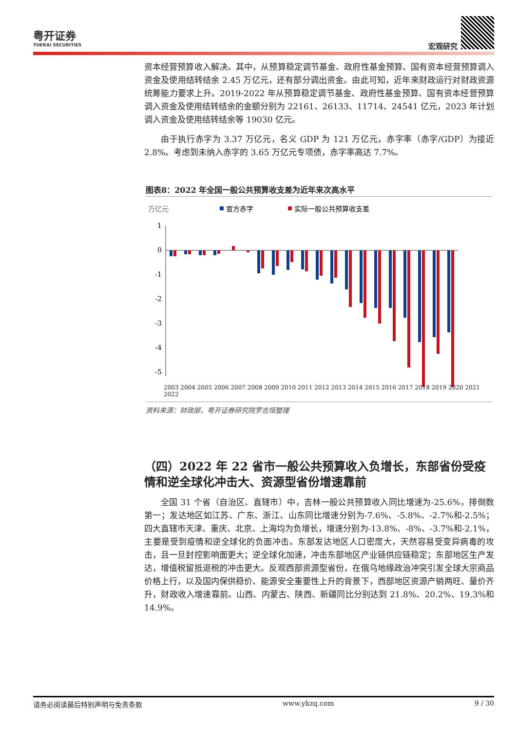粤开证券
YUEKAI SECURITIES
宏观研究
资本经营预算收入解决。其中，从预算稳定调节基金、政府性基金预算、国有资本经营预算调入资金及使用结转结余 2.45 万亿元，还有部分调出资金。由此可知，近年来财政运行对财政资源统筹能力要求上升。2019-2022 年从预算稳定调节基金、政府性基金预算、国有资本经营预算调入资金及使用结转结余的金额分别为 22161、26133、11714、24541 亿元，2023 年计划调入资金及使用结转结余等 19030 亿元。
由于执行赤字为 3.37 万亿元，名义 GDP 为 121 万亿元，赤字率（赤字/GDP）为接近 2.8%。考虑到未纳入赤字的 3.65 万亿元专项债，赤字率高达 7.7%。
图表8：2022 年全国一般公共预算收支差为近年来次高水平
万亿元
官方赤字
实际一般公共预算收支差
1
0
-1
-2
-3
-4
-5
2003 2004 2005 2006 2007 2008 2009 2010 2011 2012 2013 2014 2015 2016 2017 2018 2019 2020 2021 2022
资料来源：财政部，粤开证券研究院罗志恒整理
（四）2022 年 22 省市一般公共预算收入负增长，东部省份受疫情和逆全球化冲击大、资源型省份增速靠前
全国 31 个省（自治区、直辖市）中，吉林一般公共预算收入同比增速为-25.6%，排倒数第一；发达地区如江苏、广东、浙江、山东同比增速分别为-7.6%、-5.8%、-2.7%和-2.5%；四大直辖市天津、重庆、北京、上海均为负增长，增速分别为-13.8%、-8%、-3.7%和-2.1%，主要是受到疫情和逆全球化的负面冲击。东部发达地区人口密度大，天然容易受变异病毒的攻击，且一旦封控影响面更大；逆全球化加速，冲击东部地区产业链供应链稳定；东部地区生产发达，增值税留抵退税的冲击更大。反观西部资源型省份，在俄乌地缘政治冲突引发全球大宗商品价格上行，以及国内保供稳价、能源安全重要性上升的背景下，西部地区资源产销两旺、量价齐升，财政收入增速靠前。山西、内蒙古、陕西、新疆同比分别达到 21.8%、20.2%、19.3%和 14.9%。
请务必阅读最后特别声明与免责条款 www.ykzq.com 9 / 30